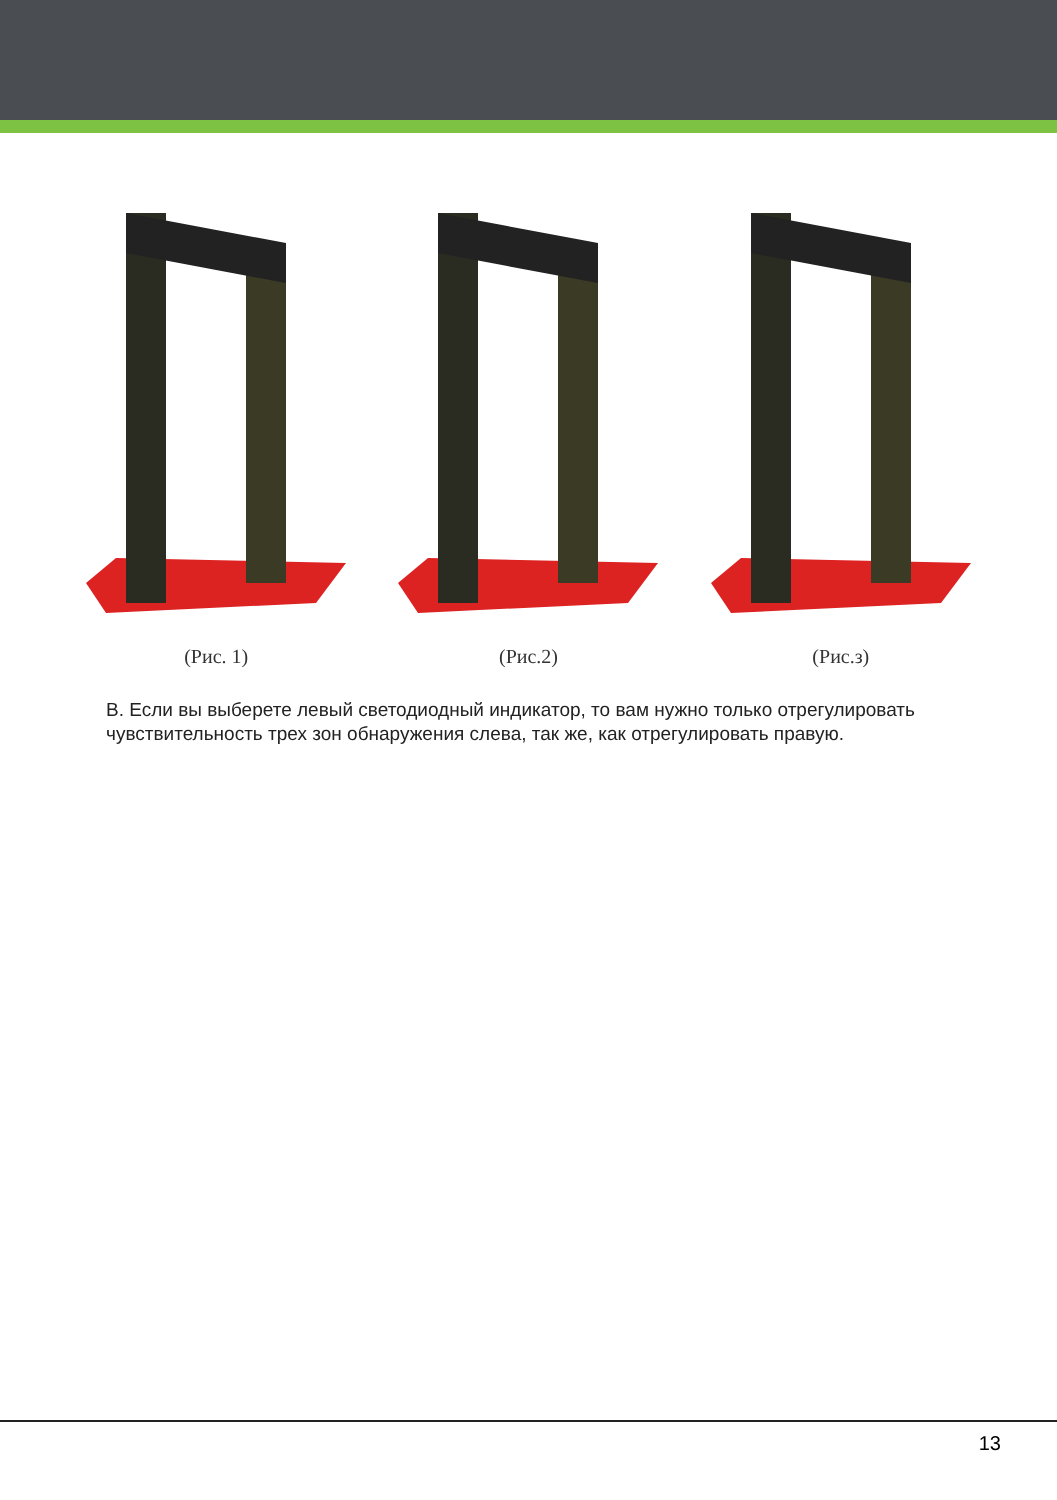(Рис. 1) (Рис.2) (Рис.з)
В. Если вы выберете левый светодиодный индикатор, то вам нужно только отрегулировать чувствительность трех зон обнаружения слева, так же, как отрегулировать правую.
13